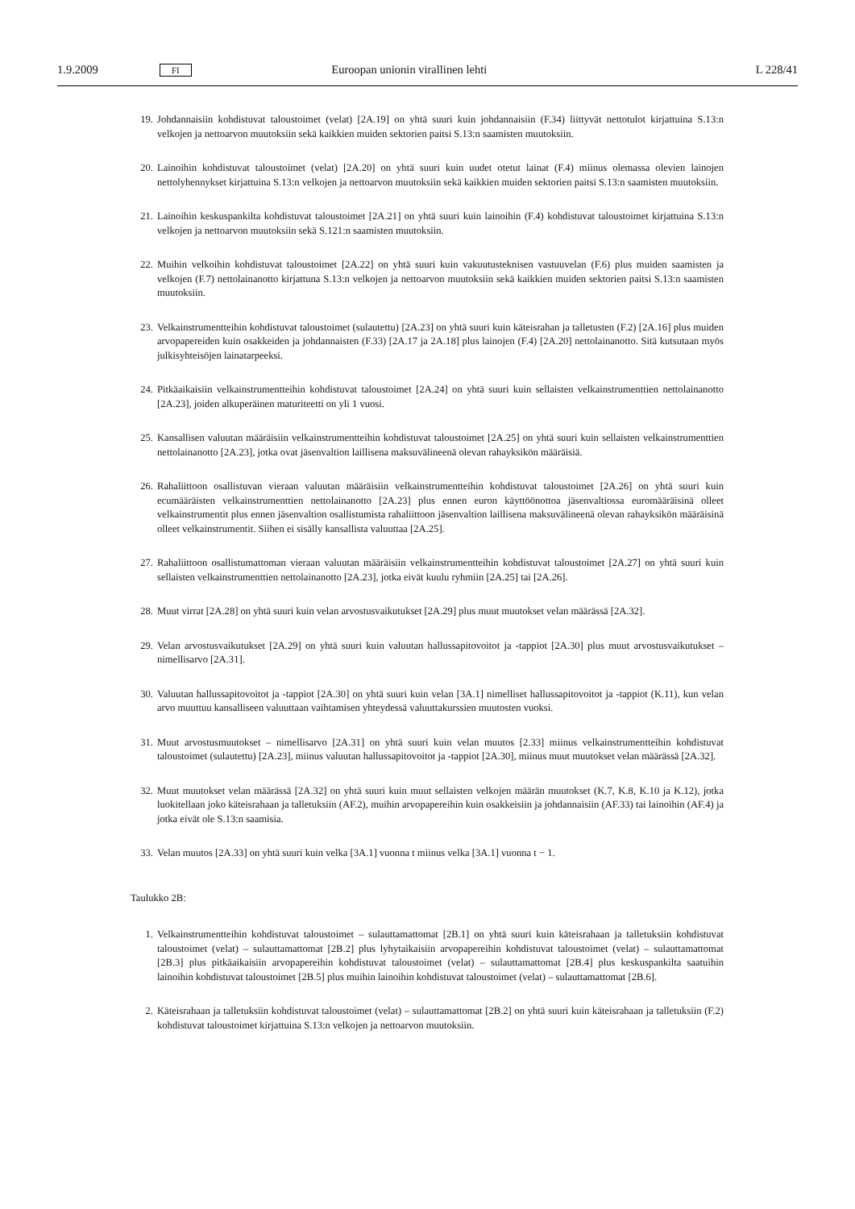1.9.2009 FI Euroopan unionin virallinen lehti L 228/41
19. Johdannaisiin kohdistuvat taloustoimet (velat) [2A.19] on yhtä suuri kuin johdannaisiin (F.34) liittyvät nettotulot kirjattuina S.13:n velkojen ja nettoarvon muutoksiin sekä kaikkien muiden sektorien paitsi S.13:n saamisten muutoksiin.
20. Lainoihin kohdistuvat taloustoimet (velat) [2A.20] on yhtä suuri kuin uudet otetut lainat (F.4) miinus olemassa olevien lainojen nettolyhennykset kirjattuina S.13:n velkojen ja nettoarvon muutoksiin sekä kaikkien muiden sektorien paitsi S.13:n saamisten muutoksiin.
21. Lainoihin keskuspankilta kohdistuvat taloustoimet [2A.21] on yhtä suuri kuin lainoihin (F.4) kohdistuvat taloustoimet kirjattuina S.13:n velkojen ja nettoarvon muutoksiin sekä S.121:n saamisten muutoksiin.
22. Muihin velkoihin kohdistuvat taloustoimet [2A.22] on yhtä suuri kuin vakuutusteknisen vastuuvelan (F.6) plus muiden saamisten ja velkojen (F.7) nettolainanotto kirjattuna S.13:n velkojen ja nettoarvon muutoksiin sekä kaikkien muiden sektorien paitsi S.13:n saamisten muutoksiin.
23. Velkainstrumentteihin kohdistuvat taloustoimet (sulautettu) [2A.23] on yhtä suuri kuin käteisrahan ja talletusten (F.2) [2A.16] plus muiden arvopapereiden kuin osakkeiden ja johdannaisten (F.33) [2A.17 ja 2A.18] plus lainojen (F.4) [2A.20] nettolainanotto. Sitä kutsutaan myös julkisyhteisöjen lainatarpeeksi.
24. Pitkäaikaisiin velkainstrumentteihin kohdistuvat taloustoimet [2A.24] on yhtä suuri kuin sellaisten velkainstrumenttien nettolainanotto [2A.23], joiden alkuperäinen maturiteetti on yli 1 vuosi.
25. Kansallisen valuutan määräisiin velkainstrumentteihin kohdistuvat taloustoimet [2A.25] on yhtä suuri kuin sellaisten velkainstrumenttien nettolainanotto [2A.23], jotka ovat jäsenvaltion laillisena maksuvälineenä olevan rahayksikön määräisiä.
26. Rahaliittoon osallistuvan vieraan valuutan määräisiin velkainstrumentteihin kohdistuvat taloustoimet [2A.26] on yhtä suuri kuin ecumääräisten velkainstrumenttien nettolainanotto [2A.23] plus ennen euron käyttöönottoa jäsenvaltiossa euromääräisinä olleet velkainstrumentit plus ennen jäsenvaltion osallistumista rahaliittoon jäsenvaltion laillisena maksuvälineenä olevan rahayksikön määräisinä olleet velkainstrumentit. Siihen ei sisälly kansallista valuuttaa [2A.25].
27. Rahaliittoon osallistumattoman vieraan valuutan määräisiin velkainstrumentteihin kohdistuvat taloustoimet [2A.27] on yhtä suuri kuin sellaisten velkainstrumenttien nettolainanotto [2A.23], jotka eivät kuulu ryhmiin [2A.25] tai [2A.26].
28. Muut virrat [2A.28] on yhtä suuri kuin velan arvostusvaikutukset [2A.29] plus muut muutokset velan määrässä [2A.32].
29. Velan arvostusvaikutukset [2A.29] on yhtä suuri kuin valuutan hallussapitovoitot ja -tappiot [2A.30] plus muut arvostusvaikutukset – nimellisarvo [2A.31].
30. Valuutan hallussapitovoitot ja -tappiot [2A.30] on yhtä suuri kuin velan [3A.1] nimelliset hallussapitovoitot ja -tappiot (K.11), kun velan arvo muuttuu kansalliseen valuuttaan vaihtamisen yhteydessä valuuttakurssien muutosten vuoksi.
31. Muut arvostusmuutokset – nimellisarvo [2A.31] on yhtä suuri kuin velan muutos [2.33] miinus velkainstrumentteihin kohdistuvat taloustoimet (sulautettu) [2A.23], miinus valuutan hallussapitovoitot ja -tappiot [2A.30], miinus muut muutokset velan määrässä [2A.32].
32. Muut muutokset velan määrässä [2A.32] on yhtä suuri kuin muut sellaisten velkojen määrän muutokset (K.7, K.8, K.10 ja K.12), jotka luokitellaan joko käteisrahaan ja talletuksiin (AF.2), muihin arvopapereihin kuin osakkeisiin ja johdannaisiin (AF.33) tai lainoihin (AF.4) ja jotka eivät ole S.13:n saamisia.
33. Velan muutos [2A.33] on yhtä suuri kuin velka [3A.1] vuonna t miinus velka [3A.1] vuonna t − 1.
Taulukko 2B:
1. Velkainstrumentteihin kohdistuvat taloustoimet – sulauttamattomat [2B.1] on yhtä suuri kuin käteisrahaan ja talletuksiin kohdistuvat taloustoimet (velat) – sulauttamattomat [2B.2] plus lyhytaikaisiin arvopapereihin kohdistuvat taloustoimet (velat) – sulauttamattomat [2B.3] plus pitkäaikaisiin arvopapereihin kohdistuvat taloustoimet (velat) – sulauttamattomat [2B.4] plus keskuspankilta saatuihin lainoihin kohdistuvat taloustoimet [2B.5] plus muihin lainoihin kohdistuvat taloustoimet (velat) – sulauttamattomat [2B.6].
2. Käteisrahaan ja talletuksiin kohdistuvat taloustoimet (velat) – sulauttamattomat [2B.2] on yhtä suuri kuin käteisrahaan ja talletuksiin (F.2) kohdistuvat taloustoimet kirjattuina S.13:n velkojen ja nettoarvon muutoksiin.